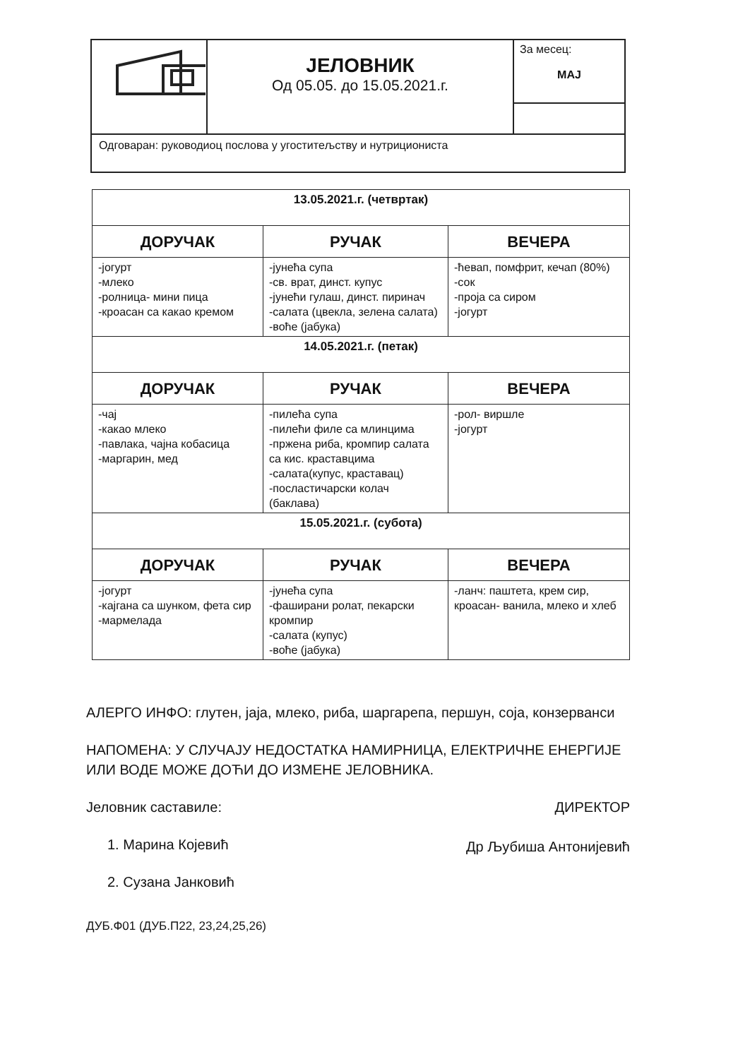| | ЈЕЛОВНИК Од 05.05. до 15.05.2021.г. | За месец: МАЈ |
| Одговаран: руководиоц послова у угоститељству и нутрициониста | | |
| 13.05.2021.г. (четвртак) | | |
| --- | --- | --- |
| ДОРУЧАК | РУЧАК | ВЕЧЕРА |
| -јогурт -млеко -ролница- мини пица -кроасан са какао кремом | -јунећа супа -св. врат, динст. купус -јунећи гулаш, динст. пиринач -салата (цвекла, зелена салата) -воће (јабука) | -ћевап, помфрит, кечап (80%) -сок -проја са сиром -јогурт |
| 14.05.2021.г. (петак) | | |
| ДОРУЧАК | РУЧАК | ВЕЧЕРА |
| -чај -какао млеко -павлака, чајна кобасица -маргарин, мед | -пилећа супа -пилећи филе са млинцима -пржена риба, кромпир салата са кис. краставцима -салата(купус, краставац) -посластичарски колач (баклава) | -рол- виршле -јогурт |
| 15.05.2021.г. (субота) | | |
| ДОРУЧАК | РУЧАК | ВЕЧЕРА |
| -јогурт -кајгана са шунком, фета сир -мармелада | -јунећа супа -фаширани ролат, пекарски кромпир -салата (купус) -воће (јабука) | -ланч: паштета, крем сир, кроасан- ванила, млеко и хлеб |
АЛЕРГО ИНФО: глутен, јаја, млеко, риба, шаргарепа, першун, соја, конзерванси
НАПОМЕНА: У СЛУЧАЈУ НЕДОСТАТКА НАМИРНИЦА, ЕЛЕКТРИЧНЕ ЕНЕРГИЈЕ ИЛИ ВОДЕ МОЖЕ ДОЋИ ДО ИЗМЕНЕ ЈЕЛОВНИКА.
Јеловник саставиле:
1. Марина Којевић
2. Сузана Јанковић
ДИРЕКТОР
Др Љубиша Антонијевић
ДУБ.Ф01 (ДУБ.П22, 23,24,25,26)